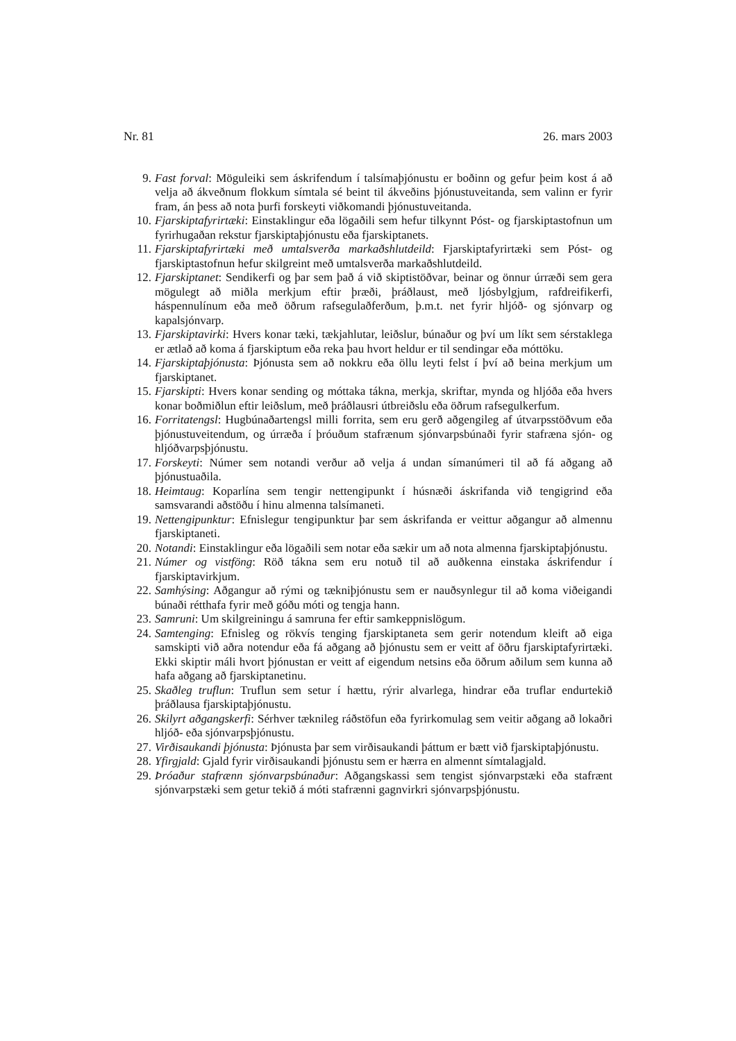Nr. 81 26. mars 2003
9. Fast forval: Möguleiki sem áskrifendum í talsímaþjónustu er boðinn og gefur þeim kost á að velja að ákveðnum flokkum símtala sé beint til ákveðins þjónustuveitanda, sem valinn er fyrir fram, án þess að nota þurfi forskeyti viðkomandi þjónustuveitanda.
10. Fjarskiptafyrirtæki: Einstaklingur eða lögaðili sem hefur tilkynnt Póst- og fjarskiptastofnun um fyrirhugaðan rekstur fjarskiptaþjónustu eða fjarskiptanets.
11. Fjarskiptafyrirtæki með umtalsverða markaðshlutdeild: Fjarskiptafyrirtæki sem Póst- og fjarskiptastofnun hefur skilgreint með umtalsverða markaðshlutdeild.
12. Fjarskiptanet: Sendikerfi og þar sem það á við skiptistöðvar, beinar og önnur úrræði sem gera mögulegt að miðla merkjum eftir þræði, þráðlaust, með ljósbylgjum, rafdreifikerfi, háspennulínum eða með öðrum rafsegulaðferðum, þ.m.t. net fyrir hljóð- og sjónvarp og kapalsjónvarp.
13. Fjarskiptavirki: Hvers konar tæki, tækjahlutar, leiðslur, búnaður og því um líkt sem sérstaklega er ætlað að koma á fjarskiptum eða reka þau hvort heldur er til sendingar eða móttöku.
14. Fjarskiptaþjónusta: Þjónusta sem að nokkru eða öllu leyti felst í því að beina merkjum um fjarskiptanet.
15. Fjarskipti: Hvers konar sending og móttaka tákna, merkja, skriftar, mynda og hljóða eða hvers konar boðmiðlun eftir leiðslum, með þráðlausri útbreiðslu eða öðrum rafsegulkerfum.
16. Forritatengsl: Hugbúnaðartengsl milli forrita, sem eru gerð aðgengileg af útvarpsstöðvum eða þjónustuveitendum, og úrræða í þróuðum stafrænum sjónvarpsbúnaði fyrir stafræna sjón- og hljóðvarpsþjónustu.
17. Forskeyti: Númer sem notandi verður að velja á undan símanúmeri til að fá aðgang að þjónustuaðila.
18. Heimtaug: Koparlína sem tengir nettengipunkt í húsnæði áskrifanda við tengigrind eða samsvarandi aðstöðu í hinu almenna talsímaneti.
19. Nettengipunktur: Efnislegur tengipunktur þar sem áskrifanda er veittur aðgangur að almennu fjarskiptaneti.
20. Notandi: Einstaklingur eða lögaðili sem notar eða sækir um að nota almenna fjarskiptaþjónustu.
21. Númer og vistföng: Röð tákna sem eru notuð til að auðkenna einstaka áskrifendur í fjarskiptavirkjum.
22. Samhýsing: Aðgangur að rými og tækniþjónustu sem er nauðsynlegur til að koma viðeigandi búnaði rétthafa fyrir með góðu móti og tengja hann.
23. Samruni: Um skilgreiningu á samruna fer eftir samkeppnislögum.
24. Samtenging: Efnisleg og rökvís tenging fjarskiptaneta sem gerir notendum kleift að eiga samskipti við aðra notendur eða fá aðgang að þjónustu sem er veitt af öðru fjarskiptafyrirtæki. Ekki skiptir máli hvort þjónustan er veitt af eigendum netsins eða öðrum aðilum sem kunna að hafa aðgang að fjarskiptanetinu.
25. Skaðleg truflun: Truflun sem setur í hættu, rýrir alvarlega, hindrar eða truflar endurtekið þráðlausa fjarskiptaþjónustu.
26. Skilyrt aðgangskerfi: Sérhver tæknileg ráðstöfun eða fyrirkomulag sem veitir aðgang að lokaðri hljóð- eða sjónvarpsþjónustu.
27. Virðisaukandi þjónusta: Þjónusta þar sem virðisaukandi þáttum er bætt við fjarskiptaþjónustu.
28. Yfirgjald: Gjald fyrir virðisaukandi þjónustu sem er hærra en almennt símtalagjald.
29. Þróaður stafrænn sjónvarpsbúnaður: Aðgangskassi sem tengist sjónvarpstæki eða stafrænt sjónvarpstæki sem getur tekið á móti stafrænni gagnvirkri sjónvarpsþjónustu.